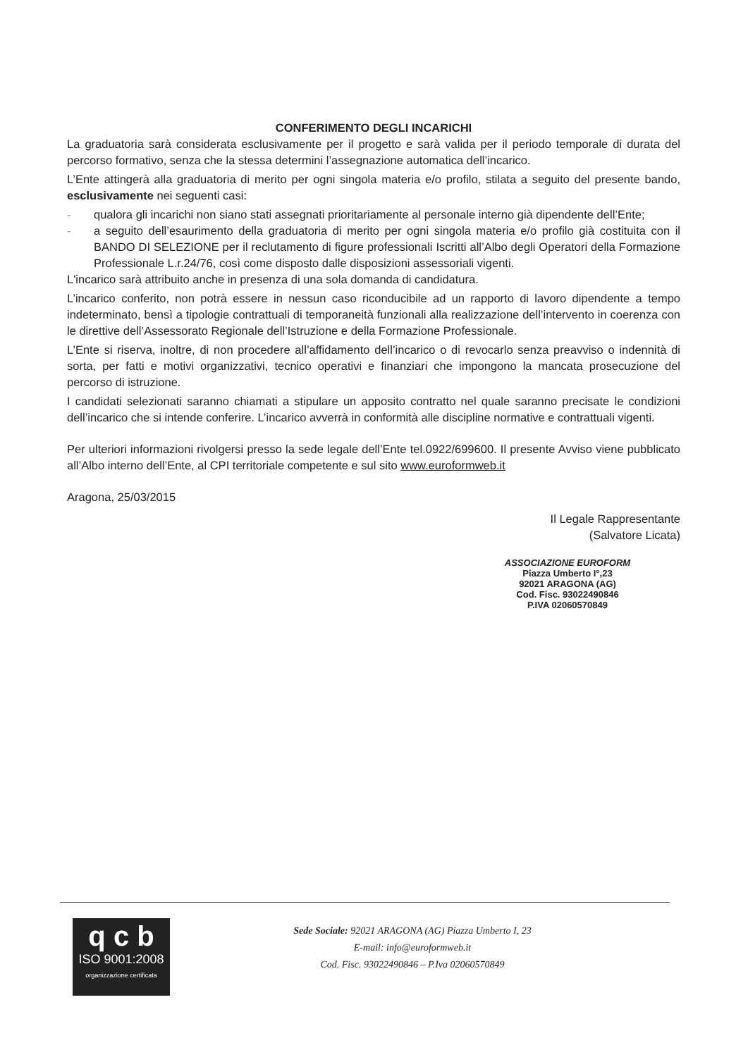CONFERIMENTO DEGLI INCARICHI
La graduatoria sarà considerata esclusivamente per il progetto e sarà valida per il periodo temporale di durata del percorso formativo, senza che la stessa determini l’assegnazione automatica dell’incarico.
L’Ente attingerà alla graduatoria di merito per ogni singola materia e/o profilo, stilata a seguito del presente bando, esclusivamente nei seguenti casi:
- qualora gli incarichi non siano stati assegnati prioritariamente al personale interno già dipendente dell’Ente;
- a seguito dell’esaurimento della graduatoria di merito per ogni singola materia e/o profilo già costituita con il BANDO DI SELEZIONE per il reclutamento di figure professionali Iscritti all’Albo degli Operatori della Formazione Professionale L.r.24/76, così come disposto dalle disposizioni assessoriali vigenti.
L'incarico sarà attribuito anche in presenza di una sola domanda di candidatura.
L’incarico conferito, non potrà essere in nessun caso riconducibile ad un rapporto di lavoro dipendente a tempo indeterminato, bensì a tipologie contrattuali di temporaneità funzionali alla realizzazione dell’intervento in coerenza con le direttive dell’Assessorato Regionale dell’Istruzione e della Formazione Professionale.
L’Ente si riserva, inoltre, di non procedere all’affidamento dell’incarico o di revocarlo senza preavviso o indennità di sorta, per fatti e motivi organizzativi, tecnico operativi e finanziari che impongono la mancata prosecuzione del percorso di istruzione.
I candidati selezionati saranno chiamati a stipulare un apposito contratto nel quale saranno precisate le condizioni dell’incarico che si intende conferire. L’incarico avverrà in conformità alle discipline normative e contrattuali vigenti.
Per ulteriori informazioni rivolgersi presso la sede legale dell’Ente tel.0922/699600. Il presente Avviso viene pubblicato all’Albo interno dell’Ente, al CPI territoriale competente e sul sito www.euroformweb.it
Aragona, 25/03/2015
Il Legale Rappresentante
(Salvatore Licata)
ASSOCIAZIONE EUROFORM
Piazza Umberto I°,23
92021 ARAGONA (AG)
Cod. Fisc. 93022490846
P.IVA 02060570849
q c b
ISO 9001:2008
organizzazione certificata
Sede Sociale: 92021 ARAGONA (AG) Piazza Umberto I, 23
E-mail: info@euroformweb.it
Cod. Fisc. 93022490846 – P.Iva 02060570849